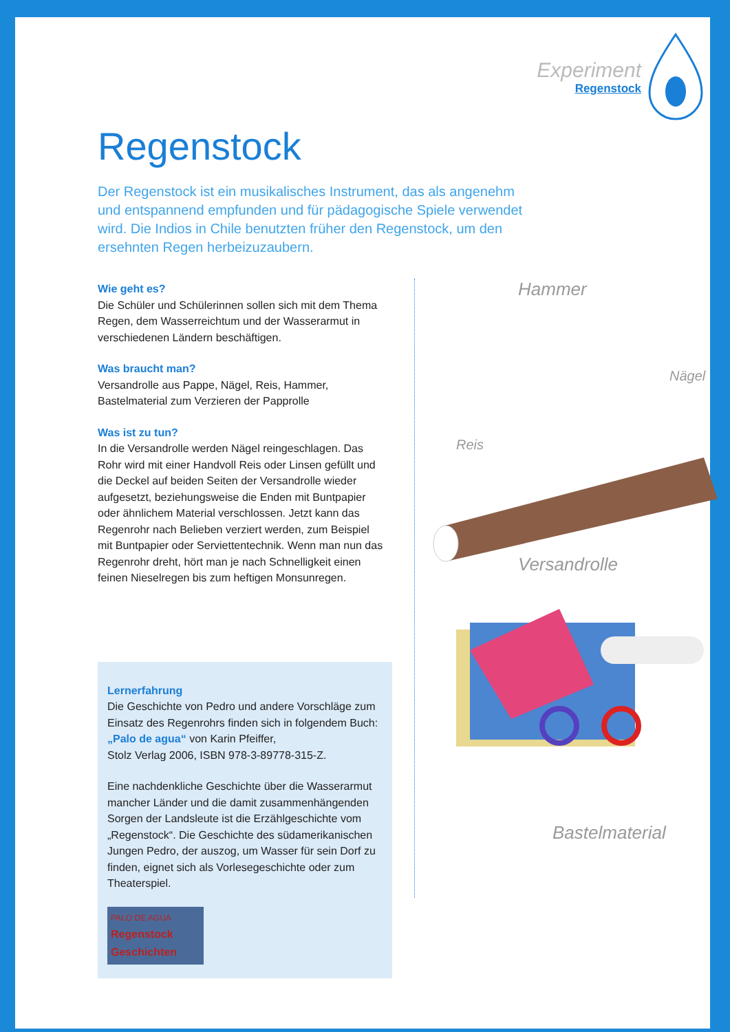Experiment
Regenstock
Regenstock
Der Regenstock ist ein musikalisches Instrument, das als angenehm und entspannend empfunden und für pädagogische Spiele verwendet wird. Die Indios in Chile benutzten früher den Regenstock, um den ersehnten Regen herbeizuzaubern.
Wie geht es?
Die Schüler und Schülerinnen sollen sich mit dem Thema Regen, dem Wasserreichtum und der Wasserarmut in verschiedenen Ländern beschäftigen.
Was braucht man?
Versandrolle aus Pappe, Nägel, Reis, Hammer, Bastelmaterial zum Verzieren der Papprolle
Was ist zu tun?
In die Versandrolle werden Nägel reingeschlagen. Das Rohr wird mit einer Handvoll Reis oder Linsen gefüllt und die Deckel auf beiden Seiten der Versandrolle wieder aufgesetzt, beziehungsweise die Enden mit Buntpapier oder ähnlichem Material verschlossen. Jetzt kann das Regenrohr nach Belieben verziert werden, zum Beispiel mit Buntpapier oder Serviettentechnik. Wenn man nun das Regenrohr dreht, hört man je nach Schnelligkeit einen feinen Nieselregen bis zum heftigen Monsunregen.
Lernerfahrung
Die Geschichte von Pedro und andere Vorschläge zum Einsatz des Regenrohrs finden sich in folgendem Buch:
„Palo de agua“ von Karin Pfeiffer,
Stolz Verlag 2006, ISBN 978-3-89778-315-Z.
Eine nachdenkliche Geschichte über die Wasserarmut mancher Länder und die damit zusammenhängenden Sorgen der Landsleute ist die Erzählgeschichte vom „Regenstock“. Die Geschichte des südamerikanischen Jungen Pedro, der auszog, um Wasser für sein Dorf zu finden, eignet sich als Vorlesegeschichte oder zum Theaterspiel.
PALO DE AGUA
Regenstock Geschichten
Hammer
Nägel
Reis
Versandrolle
Bastelmaterial